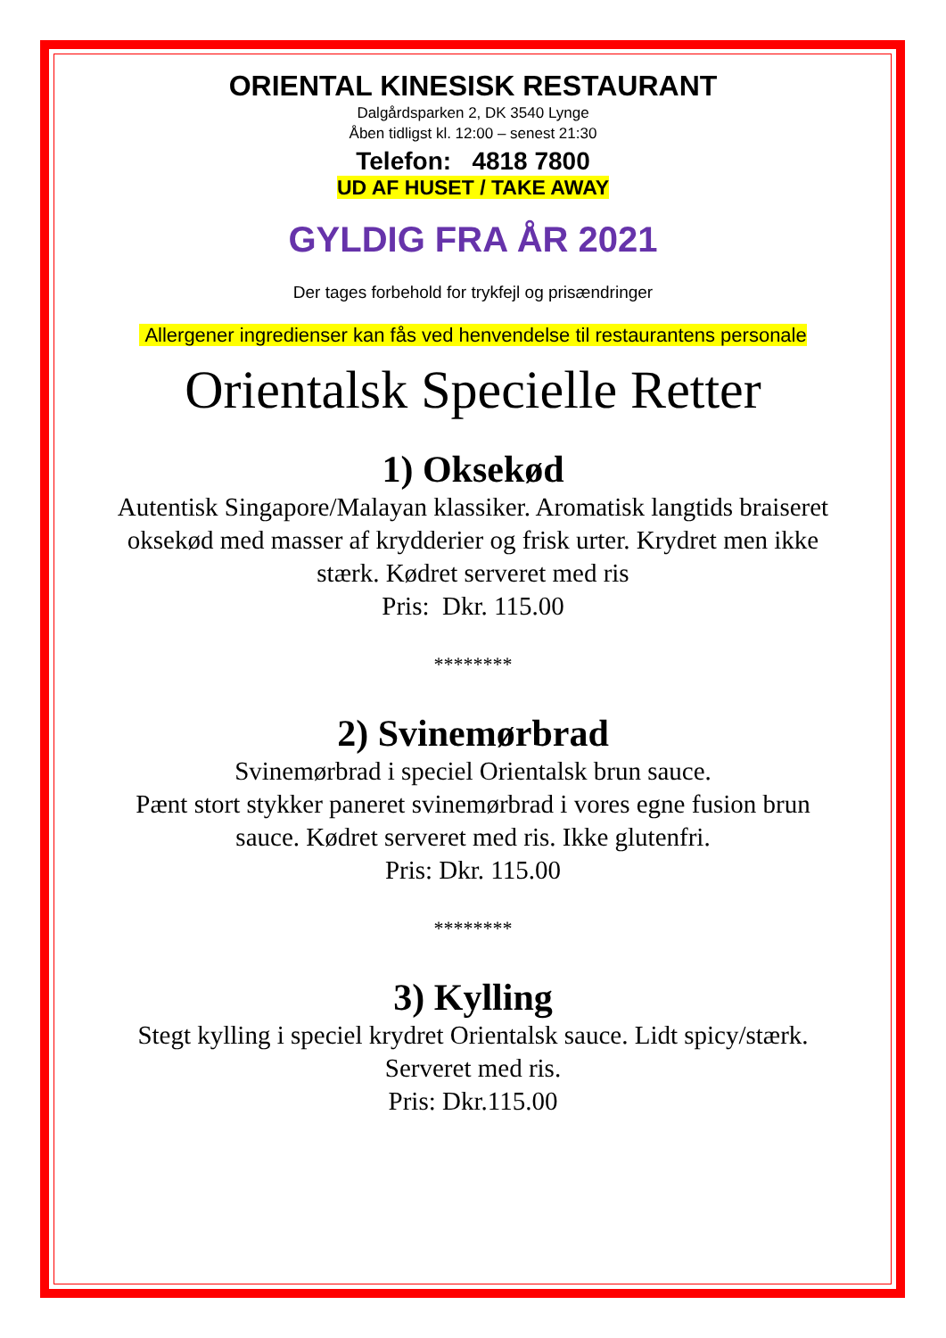ORIENTAL KINESISK RESTAURANT
Dalgårdsparken 2, DK 3540 Lynge
Åben tidligst kl. 12:00 – senest 21:30
Telefon: 4818 7800
UD AF HUSET / TAKE AWAY
GYLDIG FRA ÅR 2021
Der tages forbehold for trykfejl og prisændringer
Allergener ingredienser kan fås ved henvendelse til restaurantens personale
Orientalsk Specielle Retter
1) Oksekød
Autentisk Singapore/Malayan klassiker. Aromatisk langtids braiseret
oksekød med masser af krydderier og frisk urter. Krydret men ikke
stærk. Kødret serveret med ris
Pris: Dkr. 115.00
********
2) Svinemørbrad
Svinemørbrad i speciel Orientalsk brun sauce.
Pænt stort stykker paneret svinemørbrad i vores egne fusion brun
sauce. Kødret serveret med ris. Ikke glutenfri.
Pris: Dkr. 115.00
********
3) Kylling
Stegt kylling i speciel krydret Orientalsk sauce. Lidt spicy/stærk.
Serveret med ris.
Pris: Dkr.115.00